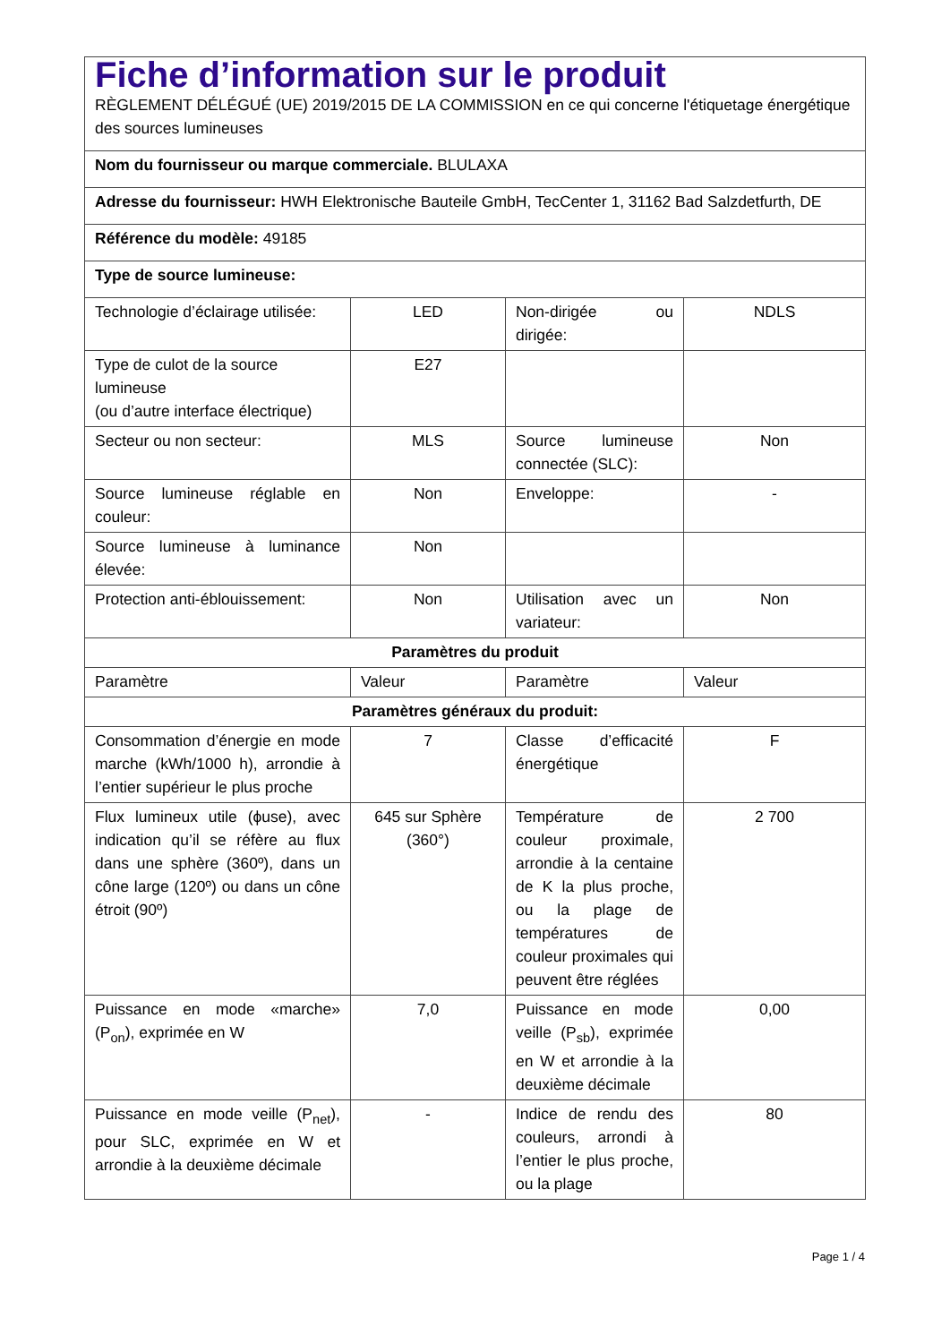| Fiche d’information sur le produit RÈGLEMENT DÉLÉGUÉ (UE) 2019/2015 DE LA COMMISSION en ce qui concerne l'étiquetage énergétique des sources lumineuses | | | |
| Nom du fournisseur ou marque commerciale. BLULAXA | | | |
| Adresse du fournisseur: HWH Elektronische Bauteile GmbH, TecCenter 1, 31162 Bad Salzdetfurth, DE | | | |
| Référence du modèle: 49185 | | | |
| Type de source lumineuse: | | | |
| Technologie d’éclairage utilisée: | LED | Non-dirigée ou dirigée: | NDLS |
| Type de culot de la source lumineuse (ou d’autre interface électrique) | E27 | | |
| Secteur ou non secteur: | MLS | Source lumineuse connectée (SLC): | Non |
| Source lumineuse réglable en couleur: | Non | Enveloppe: | - |
| Source lumineuse à luminance élevée: | Non | | |
| Protection anti-éblouissement: | Non | Utilisation avec un variateur: | Non |
| Paramètres du produit | | | |
| Paramètre | Valeur | Paramètre | Valeur |
| Paramètres généraux du produit: | | | |
| Consommation d’énergie en mode marche (kWh/1000 h), arrondie à l’entier supérieur le plus proche | 7 | Classe d’efficacité énergétique | F |
| Flux lumineux utile (ϕuse), avec indication qu’il se réfère au flux dans une sphère (360º), dans un cône large (120º) ou dans un cône étroit (90º) | 645 sur Sphère (360°) | Température de couleur proximale, arrondie à la centaine de K la plus proche, ou la plage de températures de couleur proximales qui peuvent être réglées | 2 700 |
| Puissance en mode «marche» (P<sub>on</sub>), exprimée en W | 7,0 | Puissance en mode veille (P<sub>sb</sub>), exprimée en W et arrondie à la deuxième décimale | 0,00 |
| Puissance en mode veille (P<sub>net</sub>), pour SLC, exprimée en W et arrondie à la deuxième décimale | - | Indice de rendu des couleurs, arrondi à l’entier le plus proche, ou la plage | 80 |
Page 1 / 4